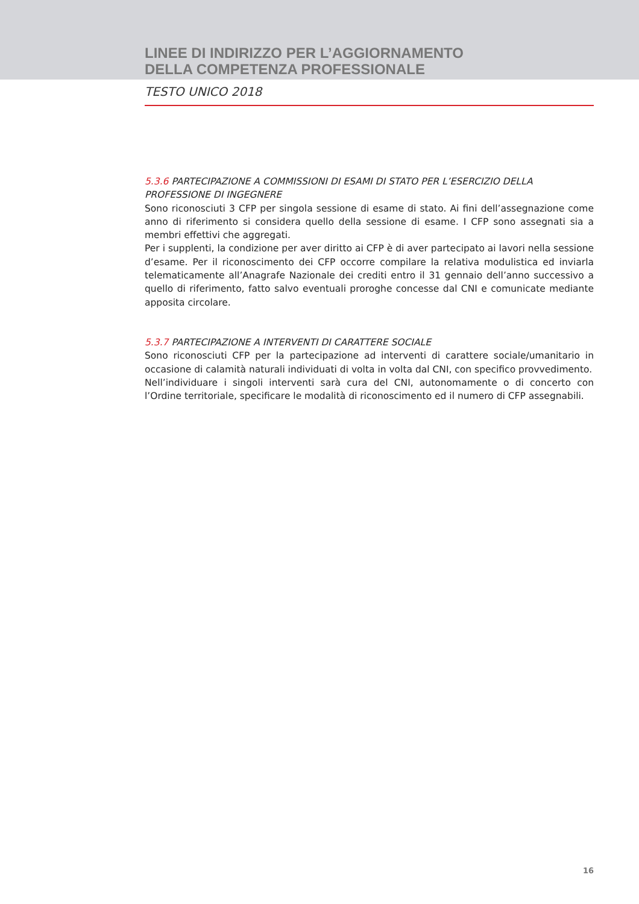LINEE DI INDIRIZZO PER L’AGGIORNAMENTO
DELLA COMPETENZA PROFESSIONALE
TESTO UNICO 2018
5.3.6 PARTECIPAZIONE A COMMISSIONI DI ESAMI DI STATO PER L’ESERCIZIO DELLA PROFESSIONE DI INGEGNERE
Sono riconosciuti 3 CFP per singola sessione di esame di stato. Ai fini dell’assegnazione come anno di riferimento si considera quello della sessione di esame. I CFP sono assegnati sia a membri effettivi che aggregati.
Per i supplenti, la condizione per aver diritto ai CFP è di aver partecipato ai lavori nella sessione d’esame. Per il riconoscimento dei CFP occorre compilare la relativa modulistica ed inviarla telematicamente all’Anagrafe Nazionale dei crediti entro il 31 gennaio dell’anno successivo a quello di riferimento, fatto salvo eventuali proroghe concesse dal CNI e comunicate mediante apposita circolare.
5.3.7 PARTECIPAZIONE A INTERVENTI DI CARATTERE SOCIALE
Sono riconosciuti CFP per la partecipazione ad interventi di carattere sociale/umanitario in occasione di calamità naturali individuati di volta in volta dal CNI, con specifico provvedimento.
Nell’individuare i singoli interventi sarà cura del CNI, autonomamente o di concerto con l’Ordine territoriale, specificare le modalità di riconoscimento ed il numero di CFP assegnabili.
16